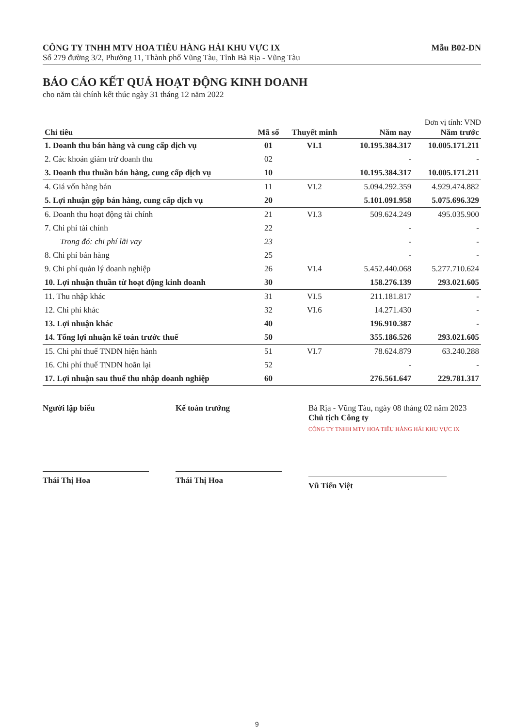CÔNG TY TNHH MTV HOA TIÊU HÀNG HẢI KHU VỰC IX
Số 279 đường 3/2, Phường 11, Thành phố Vũng Tàu, Tỉnh Bà Rịa - Vũng Tàu
Mẫu B02-DN
BÁO CÁO KẾT QUẢ HOẠT ĐỘNG KINH DOANH
cho năm tài chính kết thúc ngày 31 tháng 12 năm 2022
Đơn vị tính: VND
| Chỉ tiêu | Mã số | Thuyết minh | Năm nay | Năm trước |
| --- | --- | --- | --- | --- |
| 1. Doanh thu bán hàng và cung cấp dịch vụ | 01 | VI.1 | 10.195.384.317 | 10.005.171.211 |
| 2. Các khoản giảm trừ doanh thu | 02 | | - | - |
| 3. Doanh thu thuần bán hàng, cung cấp dịch vụ | 10 | | 10.195.384.317 | 10.005.171.211 |
| 4. Giá vốn hàng bán | 11 | VI.2 | 5.094.292.359 | 4.929.474.882 |
| 5. Lợi nhuận gộp bán hàng, cung cấp dịch vụ | 20 | | 5.101.091.958 | 5.075.696.329 |
| 6. Doanh thu hoạt động tài chính | 21 | VI.3 | 509.624.249 | 495.035.900 |
| 7. Chi phí tài chính | 22 | | - | - |
| Trong đó: chi phí lãi vay | 23 | | - | - |
| 8. Chi phí bán hàng | 25 | | - | - |
| 9. Chi phí quản lý doanh nghiệp | 26 | VI.4 | 5.452.440.068 | 5.277.710.624 |
| 10. Lợi nhuận thuần từ hoạt động kinh doanh | 30 | | 158.276.139 | 293.021.605 |
| 11. Thu nhập khác | 31 | VI.5 | 211.181.817 | - |
| 12. Chi phí khác | 32 | VI.6 | 14.271.430 | - |
| 13. Lợi nhuận khác | 40 | | 196.910.387 | - |
| 14. Tổng lợi nhuận kế toán trước thuế | 50 | | 355.186.526 | 293.021.605 |
| 15. Chi phí thuế TNDN hiện hành | 51 | VI.7 | 78.624.879 | 63.240.288 |
| 16. Chi phí thuế TNDN hoãn lại | 52 | | - | - |
| 17. Lợi nhuận sau thuế thu nhập doanh nghiệp | 60 | | 276.561.647 | 229.781.317 |
Người lập biểu
Thái Thị Hoa
Kế toán trưởng
Thái Thị Hoa
Bà Rịa - Vũng Tàu, ngày 08 tháng 02 năm 2023
Chủ tịch Công ty
CÔNG TY TNHH MTV HOA TIÊU HÀNG HẢI KHU VỰC IX
Vũ Tiến Việt
9